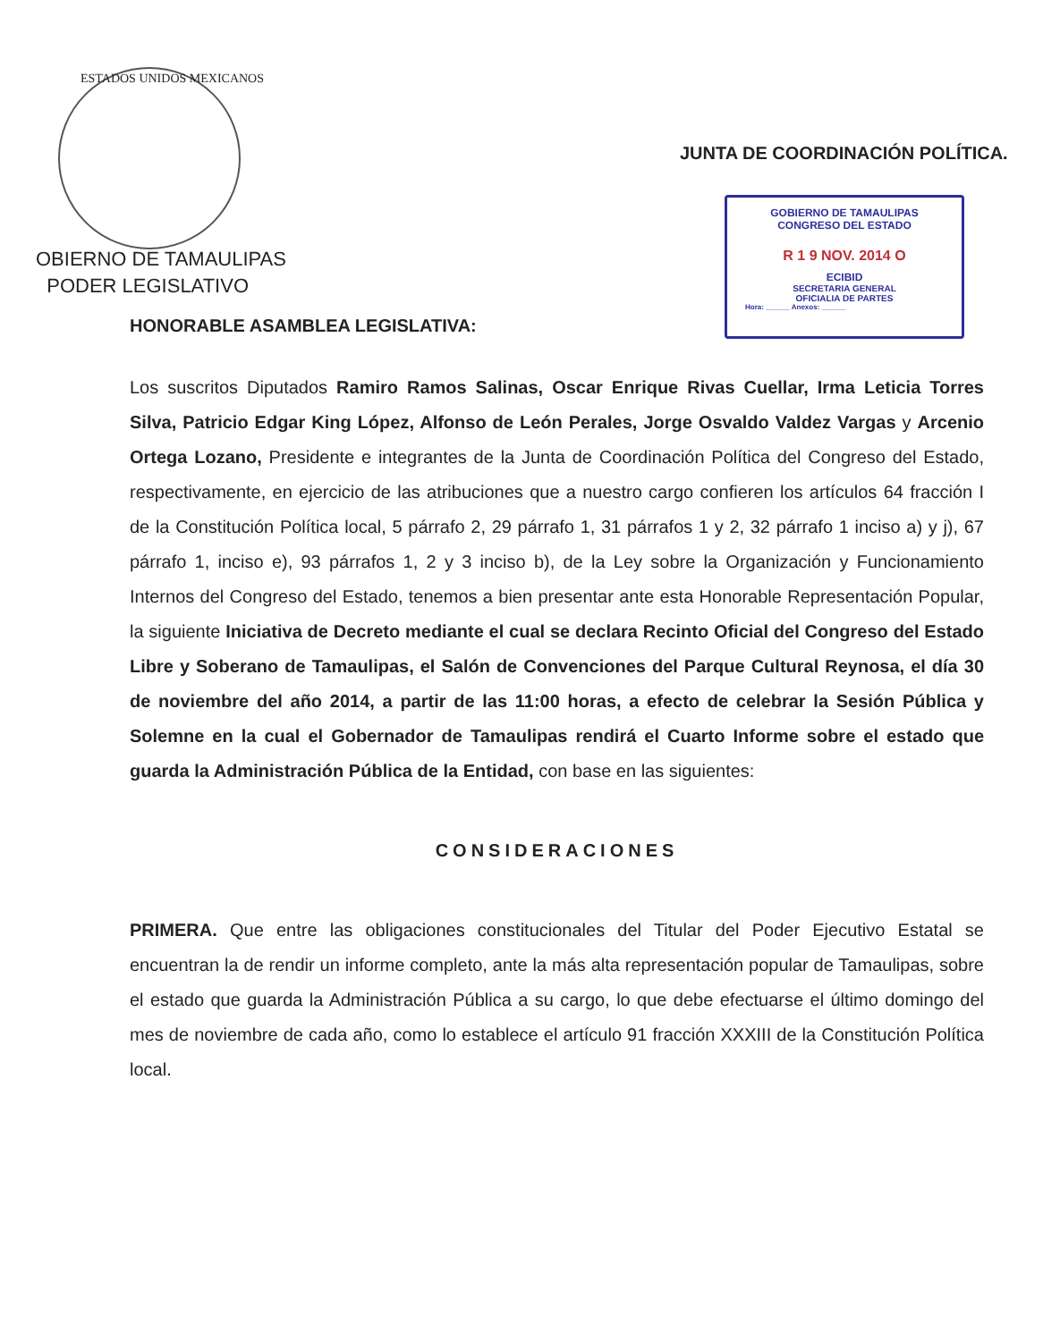GOBIERNO DE TAMAULIPAS
CONGRESO DEL ESTADO
R 1 9 NOV. 2014 O
ECIBID
SECRETARIA GENERAL
OFICIALIA DE PARTES
Hora: ______ Anexos: ______
ESTADOS UNIDOS MEXICANOS
OBIERNO DE TAMAULIPAS
PODER LEGISLATIVO
JUNTA DE COORDINACIÓN POLÍTICA.
HONORABLE ASAMBLEA LEGISLATIVA:
Los suscritos Diputados Ramiro Ramos Salinas, Oscar Enrique Rivas Cuellar, Irma Leticia Torres Silva, Patricio Edgar King López, Alfonso de León Perales, Jorge Osvaldo Valdez Vargas y Arcenio Ortega Lozano, Presidente e integrantes de la Junta de Coordinación Política del Congreso del Estado, respectivamente, en ejercicio de las atribuciones que a nuestro cargo confieren los artículos 64 fracción I de la Constitución Política local, 5 párrafo 2, 29 párrafo 1, 31 párrafos 1 y 2, 32 párrafo 1 inciso a) y j), 67 párrafo 1, inciso e), 93 párrafos 1, 2 y 3 inciso b), de la Ley sobre la Organización y Funcionamiento Internos del Congreso del Estado, tenemos a bien presentar ante esta Honorable Representación Popular, la siguiente Iniciativa de Decreto mediante el cual se declara Recinto Oficial del Congreso del Estado Libre y Soberano de Tamaulipas, el Salón de Convenciones del Parque Cultural Reynosa, el día 30 de noviembre del año 2014, a partir de las 11:00 horas, a efecto de celebrar la Sesión Pública y Solemne en la cual el Gobernador de Tamaulipas rendirá el Cuarto Informe sobre el estado que guarda la Administración Pública de la Entidad, con base en las siguientes:
CONSIDERACIONES
PRIMERA. Que entre las obligaciones constitucionales del Titular del Poder Ejecutivo Estatal se encuentran la de rendir un informe completo, ante la más alta representación popular de Tamaulipas, sobre el estado que guarda la Administración Pública a su cargo, lo que debe efectuarse el último domingo del mes de noviembre de cada año, como lo establece el artículo 91 fracción XXXIII de la Constitución Política local.